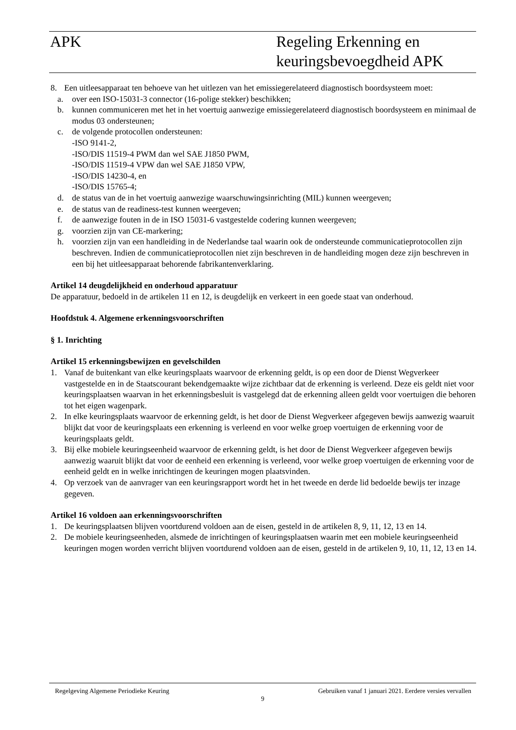APK Regeling Erkenning en
keuringsbevoegdheid APK
8. Een uitleesapparaat ten behoeve van het uitlezen van het emissiegerelateerd diagnostisch boordsysteem moet:
a. over een ISO-15031-3 connector (16-polige stekker) beschikken;
b. kunnen communiceren met het in het voertuig aanwezige emissiegerelateerd diagnostisch boordsysteem en minimaal de modus 03 ondersteunen;
c. de volgende protocollen ondersteunen:
-ISO 9141-2,
-ISO/DIS 11519-4 PWM dan wel SAE J1850 PWM,
-ISO/DIS 11519-4 VPW dan wel SAE J1850 VPW,
-ISO/DIS 14230-4, en
-ISO/DIS 15765-4;
d. de status van de in het voertuig aanwezige waarschuwingsinrichting (MIL) kunnen weergeven;
e. de status van de readiness-test kunnen weergeven;
f. de aanwezige fouten in de in ISO 15031-6 vastgestelde codering kunnen weergeven;
g. voorzien zijn van CE-markering;
h. voorzien zijn van een handleiding in de Nederlandse taal waarin ook de ondersteunde communicatieprotocollen zijn beschreven. Indien de communicatieprotocollen niet zijn beschreven in de handleiding mogen deze zijn beschreven in een bij het uitleesapparaat behorende fabrikantenverklaring.
Artikel 14 deugdelijkheid en onderhoud apparatuur
De apparatuur, bedoeld in de artikelen 11 en 12, is deugdelijk en verkeert in een goede staat van onderhoud.
Hoofdstuk 4. Algemene erkenningsvoorschriften
§ 1. Inrichting
Artikel 15 erkenningsbewijzen en gevelschilden
1. Vanaf de buitenkant van elke keuringsplaats waarvoor de erkenning geldt, is op een door de Dienst Wegverkeer vastgestelde en in de Staatscourant bekendgemaakte wijze zichtbaar dat de erkenning is verleend. Deze eis geldt niet voor keuringsplaatsen waarvan in het erkenningsbesluit is vastgelegd dat de erkenning alleen geldt voor voertuigen die behoren tot het eigen wagenpark.
2. In elke keuringsplaats waarvoor de erkenning geldt, is het door de Dienst Wegverkeer afgegeven bewijs aanwezig waaruit blijkt dat voor de keuringsplaats een erkenning is verleend en voor welke groep voertuigen de erkenning voor de keuringsplaats geldt.
3. Bij elke mobiele keuringseenheid waarvoor de erkenning geldt, is het door de Dienst Wegverkeer afgegeven bewijs aanwezig waaruit blijkt dat voor de eenheid een erkenning is verleend, voor welke groep voertuigen de erkenning voor de eenheid geldt en in welke inrichtingen de keuringen mogen plaatsvinden.
4. Op verzoek van de aanvrager van een keuringsrapport wordt het in het tweede en derde lid bedoelde bewijs ter inzage gegeven.
Artikel 16 voldoen aan erkenningsvoorschriften
1. De keuringsplaatsen blijven voortdurend voldoen aan de eisen, gesteld in de artikelen 8, 9, 11, 12, 13 en 14.
2. De mobiele keuringseenheden, alsmede de inrichtingen of keuringsplaatsen waarin met een mobiele keuringseenheid keuringen mogen worden verricht blijven voortdurend voldoen aan de eisen, gesteld in de artikelen 9, 10, 11, 12, 13 en 14.
Regelgeving Algemene Periodieke Keuring Gebruiken vanaf 1 januari 2021. Eerdere versies vervallen
9